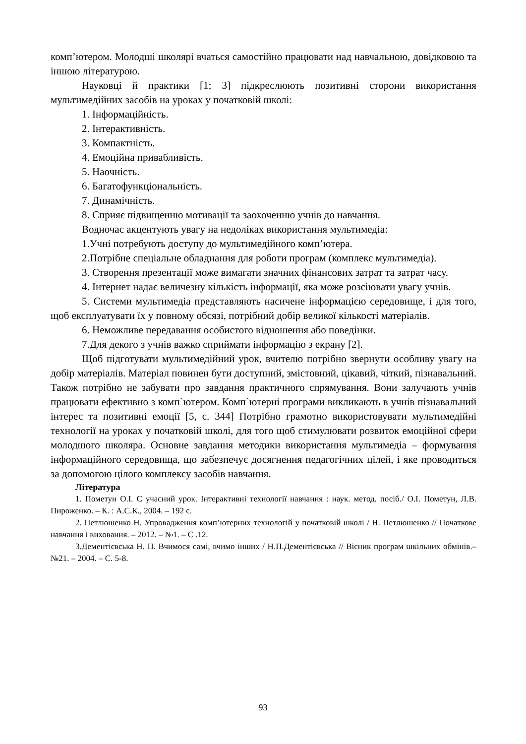комп’ютером. Молодші школярі вчаться самостійно працювати над навчальною, довідковою та іншою літературою.
Науковці й практики [1; 3] підкреслюють позитивні сторони використання мультимедійних засобів на уроках у початковій школі:
1. Інформаційність.
2. Інтерактивність.
3. Компактність.
4. Емоційна привабливість.
5. Наочність.
6. Багатофункціональність.
7. Динамічність.
8. Сприяє підвищенню мотивації та заохоченню учнів до навчання.
Водночас акцентують увагу на недоліках використання мультимедіа:
1.Учні потребують доступу до мультимедійного комп’ютера.
2.Потрібне спеціальне обладнання для роботи програм (комплекс мультимедіа).
3. Створення презентації може вимагати значних фінансових затрат та затрат часу.
4. Інтернет надає величезну кількість інформації, яка може розсіювати увагу учнів.
5. Системи мультимедіа представляють насичене інформацією середовище, і для того, щоб експлуатувати їх у повному обсязі, потрібний добір великої кількості матеріалів.
6. Неможливе передавання особистого відношення або поведінки.
7.Для декого з учнів важко сприймати інформацію з екрану [2].
Щоб підготувати мультимедійний урок, вчителю потрібно звернути особливу увагу на добір матеріалів. Матеріал повинен бути доступний, змістовний, цікавий, чіткий, пізнавальний. Також потрібно не забувати про завдання практичного спрямування. Вони залучають учнів працювати ефективно з комп`ютером. Комп`ютерні програми викликають в учнів пізнавальний інтерес та позитивні емоції [5, с. 344] Потрібно грамотно використовувати мультимедійні технології на уроках у початковій школі, для того щоб стимулювати розвиток емоційної сфери молодшого школяра. Основне завдання методики використання мультимедіа – формування інформаційного середовища, що забезпечує досягнення педагогічних цілей, і яке проводиться за допомогою цілого комплексу засобів навчання.
Література
1. Пометун О.І. С учасний урок. Інтерактивні технології навчання : наук. метод. посіб./ О.І. Пометун, Л.В. Пироженко. – К. : А.С.К., 2004. – 192 с.
2. Петлюшенко Н. Упровадження комп’ютерних технологій у початковій школі / Н. Петлюшенко // Початкове навчання і виховання. – 2012. – №1. – С .12.
3.Дементієвська Н. П. Вчимося самі, вчимо інших / Н.П.Дементієвська // Вісник програм шкільних обмінів.– №21. – 2004. – С. 5-8.
93